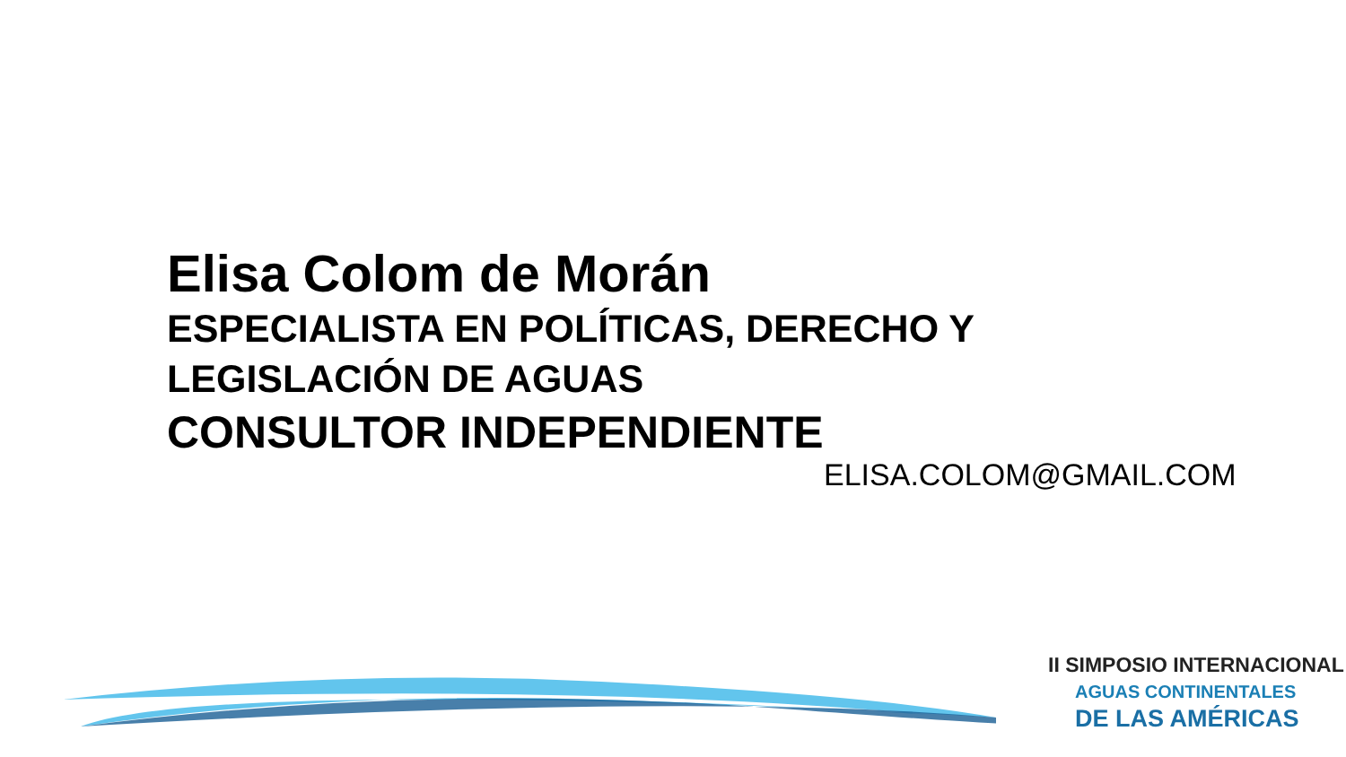Elisa Colom de Morán
ESPECIALISTA EN POLÍTICAS, DERECHO Y LEGISLACIÓN DE AGUAS
CONSULTOR INDEPENDIENTE
ELISA.COLOM@GMAIL.COM
II SIMPOSIO INTERNACIONAL
AGUAS CONTINENTALES
DE LAS AMÉRICAS